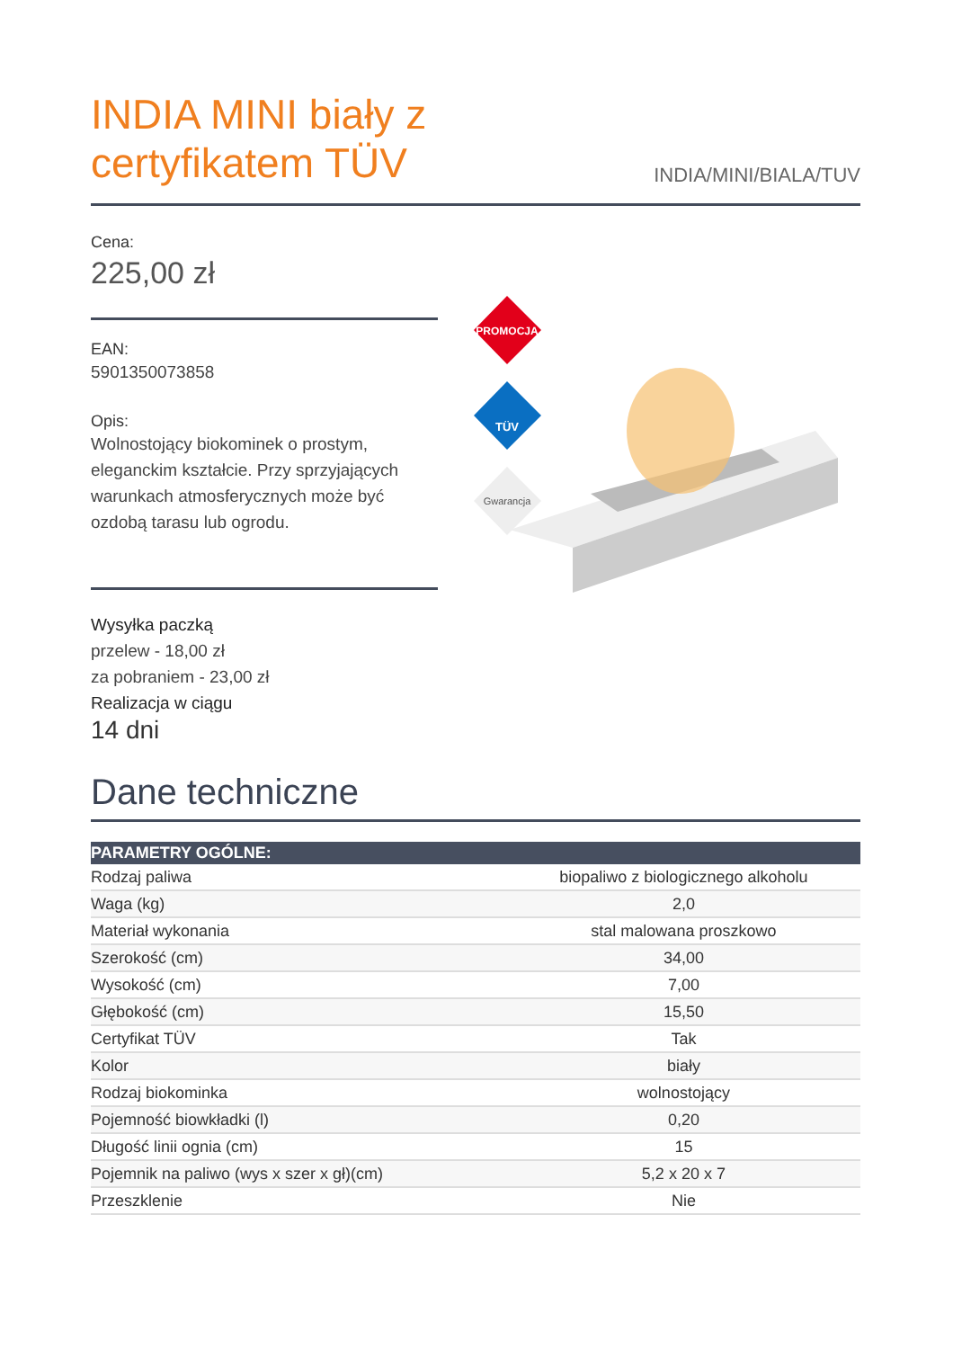INDIA MINI biały z
certyfikatem TÜV
INDIA/MINI/BIALA/TUV
Cena:
225,00 zł
EAN:
5901350073858
Opis:
Wolnostojący biokominek o prostym, eleganckim kształcie. Przy sprzyjających warunkach atmosferycznych może być ozdobą tarasu lub ogrodu.
Wysyłka paczką
przelew - 18,00 zł
za pobraniem - 23,00 zł
Realizacja w ciągu
14 dni
PROMOCJA
TÜV
Gwarancja
Dane techniczne
| PARAMETRY OGÓLNE: | |
| --- | --- |
| Rodzaj paliwa | biopaliwo z biologicznego alkoholu |
| Waga (kg) | 2,0 |
| Materiał wykonania | stal malowana proszkowo |
| Szerokość (cm) | 34,00 |
| Wysokość (cm) | 7,00 |
| Głębokość (cm) | 15,50 |
| Certyfikat TÜV | Tak |
| Kolor | biały |
| Rodzaj biokominka | wolnostojący |
| Pojemność biowkładki (l) | 0,20 |
| Długość linii ognia (cm) | 15 |
| Pojemnik na paliwo (wys x szer x gł)(cm) | 5,2 x 20 x 7 |
| Przeszklenie | Nie |